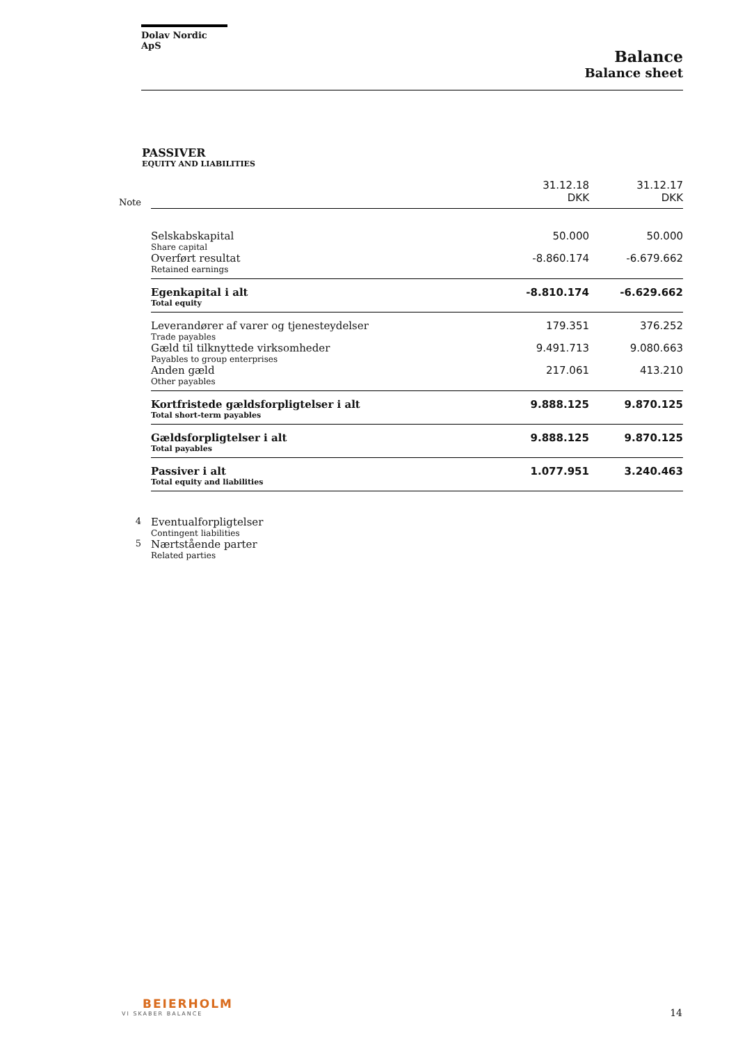Dolav Nordic ApS
Balance
Balance sheet
PASSIVER
EQUITY AND LIABILITIES
| Note | | 31.12.18 DKK | 31.12.17 DKK |
| --- | --- | --- | --- |
| | Selskabskapital Share capital | 50.000 | 50.000 |
| | Overført resultat Retained earnings | -8.860.174 | -6.679.662 |
| | Egenkapital i alt Total equity | -8.810.174 | -6.629.662 |
| | Leverandører af varer og tjenesteydelser Trade payables | 179.351 | 376.252 |
| | Gæld til tilknyttede virksomheder Payables to group enterprises | 9.491.713 | 9.080.663 |
| | Anden gæld Other payables | 217.061 | 413.210 |
| | Kortfristede gældsforpligtelser i alt Total short-term payables | 9.888.125 | 9.870.125 |
| | Gældsforpligtelser i alt Total payables | 9.888.125 | 9.870.125 |
| | Passiver i alt Total equity and liabilities | 1.077.951 | 3.240.463 |
| 4 | Eventualforpligtelser Contingent liabilities | | |
| 5 | Nærtstående parter Related parties | | |
BEIERHOLM
VI SKABER BALANCE
14